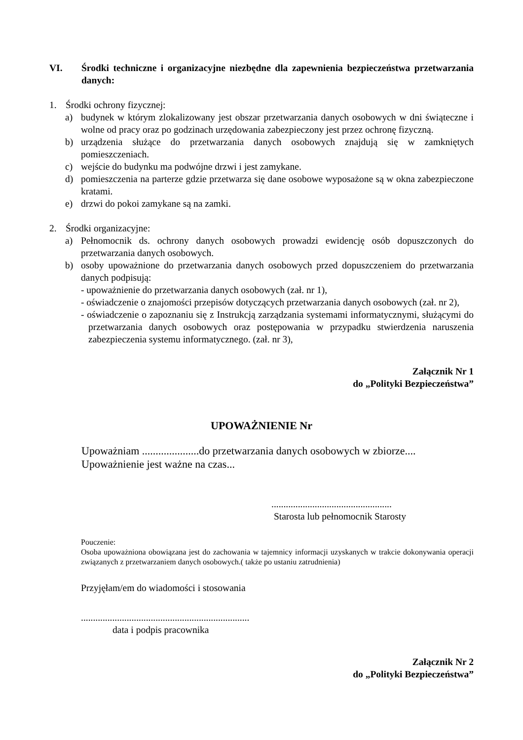VI. Środki techniczne i organizacyjne niezbędne dla zapewnienia bezpieczeństwa przetwarzania danych:
1. Środki ochrony fizycznej:
a) budynek w którym zlokalizowany jest obszar przetwarzania danych osobowych w dni świąteczne i wolne od pracy oraz po godzinach urzędowania zabezpieczony jest przez ochronę fizyczną.
b) urządzenia służące do przetwarzania danych osobowych znajdują się w zamkniętych pomieszczeniach.
c) wejście do budynku ma podwójne drzwi i jest zamykane.
d) pomieszczenia na parterze gdzie przetwarza się dane osobowe wyposażone są w okna zabezpieczone kratami.
e) drzwi do pokoi zamykane są na zamki.
2. Środki organizacyjne:
a) Pełnomocnik ds. ochrony danych osobowych prowadzi ewidencję osób dopuszczonych do przetwarzania danych osobowych.
b) osoby upoważnione do przetwarzania danych osobowych przed dopuszczeniem do przetwarzania danych podpisują:
- upoważnienie do przetwarzania danych osobowych (zał. nr 1),
- oświadczenie o znajomości przepisów dotyczących przetwarzania danych osobowych (zał. nr 2),
- oświadczenie o zapoznaniu się z Instrukcją zarządzania systemami informatycznymi, służącymi do przetwarzania danych osobowych oraz postępowania w przypadku stwierdzenia naruszenia zabezpieczenia systemu informatycznego. (zał. nr 3),
Załącznik Nr 1
do „Polityki Bezpieczeństwa”
UPOWAŻNIENIE Nr
Upoważniam .....................do przetwarzania danych osobowych w zbiorze....
Upoważnienie jest ważne na czas...
..................................................
Starosta lub pełnomocnik Starosty
Pouczenie:
Osoba upoważniona obowiązana jest do zachowania w tajemnicy informacji uzyskanych w trakcie dokonywania operacji związanych z przetwarzaniem danych osobowych.( także po ustaniu zatrudnienia)
Przyjęłam/em do wiadomości i stosowania
......................................................................
data i podpis pracownika
Załącznik Nr 2
do „Polityki Bezpieczeństwa”